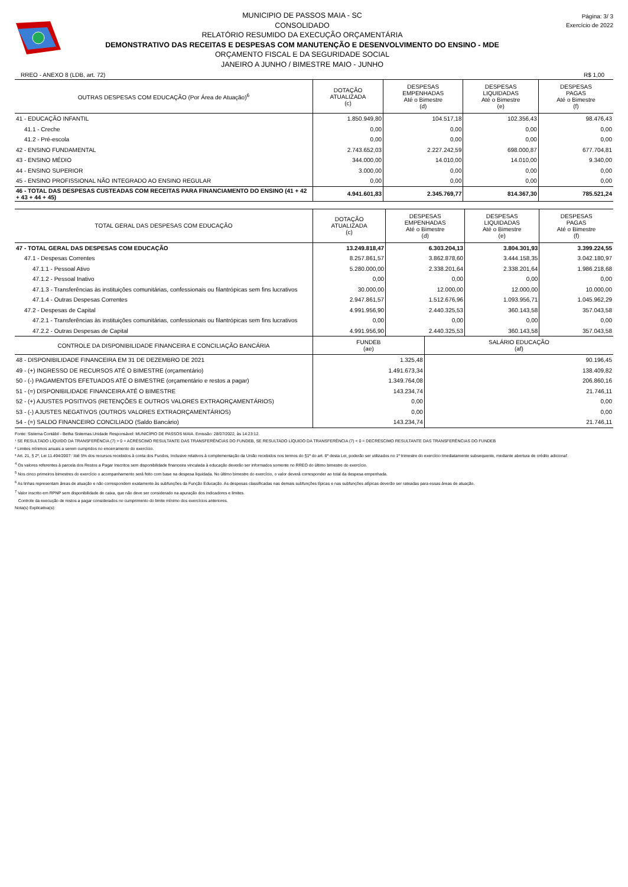MUNICIPIO DE PASSOS MAIA - SC
CONSOLIDADO
RELATÓRIO RESUMIDO DA EXECUÇÃO ORÇAMENTÁRIA
DEMONSTRATIVO DAS RECEITAS E DESPESAS COM MANUTENÇÃO E DESENVOLVIMENTO DO ENSINO - MDE
ORÇAMENTO FISCAL E DA SEGURIDADE SOCIAL
JANEIRO A JUNHO / BIMESTRE MAIO - JUNHO
Página: 3/ 3
Exercício de 2022
RREO - ANEXO 8 (LDB, art. 72) R$ 1,00
| OUTRAS DESPESAS COM EDUCAÇÃO (Por Área de Atuação)<sup>6</sup> | DOTAÇÃO ATUALIZADA (c) | DESPESAS EMPENHADAS Até o Bimestre (d) | DESPESAS LIQUIDADAS Até o Bimestre (e) | DESPESAS PAGAS Até o Bimestre (f) |
| --- | --- | --- | --- | --- |
| 41 - EDUCAÇÃO INFANTIL | 1.850.949,80 | 104.517,18 | 102.356,43 | 98.476,43 |
| 41.1 - Creche | 0,00 | 0,00 | 0,00 | 0,00 |
| 41.2 - Pré-escola | 0,00 | 0,00 | 0,00 | 0,00 |
| 42 - ENSINO FUNDAMENTAL | 2.743.652,03 | 2.227.242,59 | 698.000,87 | 677.704,81 |
| 43 - ENSINO MÉDIO | 344.000,00 | 14.010,00 | 14.010,00 | 9.340,00 |
| 44 - ENSINO SUPERIOR | 3.000,00 | 0,00 | 0,00 | 0,00 |
| 45 - ENSINO PROFISSIONAL NÃO INTEGRADO AO ENSINO REGULAR | 0,00 | 0,00 | 0,00 | 0,00 |
| 46 - TOTAL DAS DESPESAS CUSTEADAS COM RECEITAS PARA FINANCIAMENTO DO ENSINO (41 + 42 + 43 + 44 + 45) | 4.941.601,83 | 2.345.769,77 | 814.367,30 | 785.521,24 |
| TOTAL GERAL DAS DESPESAS COM EDUCAÇÃO | DOTAÇÃO ATUALIZADA (c) | DESPESAS EMPENHADAS Até o Bimestre (d) | DESPESAS LIQUIDADAS Até o Bimestre (e) | DESPESAS PAGAS Até o Bimestre (f) |
| --- | --- | --- | --- | --- |
| 47 - TOTAL GERAL DAS DESPESAS COM EDUCAÇÃO | 13.249.818,47 | 6.303.204,13 | 3.804.301,93 | 3.399.224,55 |
| 47.1 - Despesas Correntes | 8.257.861,57 | 3.862.878,60 | 3.444.158,35 | 3.042.180,97 |
| 47.1.1 - Pessoal Ativo | 5.280.000,00 | 2.338.201,64 | 2.338.201,64 | 1.986.218,68 |
| 47.1.2 - Pessoal Inativo | 0,00 | 0,00 | 0,00 | 0,00 |
| 47.1.3 - Transferências às instituições comunitárias, confessionais ou filantrópicas sem fins lucrativos | 30.000,00 | 12.000,00 | 12.000,00 | 10.000,00 |
| 47.1.4 - Outras Despesas Correntes | 2.947.861,57 | 1.512.676,96 | 1.093.956,71 | 1.045.962,29 |
| 47.2 - Despesas de Capital | 4.991.956,90 | 2.440.325,53 | 360.143,58 | 357.043,58 |
| 47.2.1 - Transferências às instituições comunitárias, confessionais ou filantrópicas sem fins lucrativos | 0,00 | 0,00 | 0,00 | 0,00 |
| 47.2.2 - Outras Despesas de Capital | 4.991.956,90 | 2.440.325,53 | 360.143,58 | 357.043,58 |
| CONTROLE DA DISPONIBILIDADE FINANCEIRA E CONCILIAÇÃO BANCÁRIA | FUNDEB (ae) | SALÁRIO EDUCAÇÃO (af) |
| --- | --- | --- |
| 48 - DISPONIBILIDADE FINANCEIRA EM 31 DE DEZEMBRO DE 2021 | 1.325,48 | 90.196,45 |
| 49 - (+) INGRESSO DE RECURSOS ATÉ O BIMESTRE (orçamentário) | 1.491.673,34 | 138.409,82 |
| 50 - (-) PAGAMENTOS EFETUADOS ATÉ O BIMESTRE (orçamentário e restos a pagar) | 1.349.764,08 | 206.860,16 |
| 51 - (=) DISPONIBILIDADE FINANCEIRA ATÉ O BIMESTRE | 143.234,74 | 21.746,11 |
| 52 - (+) AJUSTES POSITIVOS (RETENÇÕES E OUTROS VALORES EXTRAORÇAMENTÁRIOS) | 0,00 | 0,00 |
| 53 - (-) AJUSTES NEGATIVOS (OUTROS VALORES EXTRAORÇAMENTÁRIOS) | 0,00 | 0,00 |
| 54 - (=) SALDO FINANCEIRO CONCILIADO (Saldo Bancário) | 143.234,74 | 21.746,11 |
Fonte: Sistema Contábil - Betha Sistemas.Unidade Responsável: MUNICÍPIO DE PASSOS MAIA. Emissão: 28/07/2022, às 14:23:12.
¹ SE RESULTADO LÍQUIDO DA TRANSFERÊNCIA (7) > 0 = ACRÉSCIMO RESULTANTE DAS TRANSFERÊNCIAS DO FUNDEB, SE RESULTADO LÍQUIDO DA TRANSFERÊNCIA (7) < 0 = DECRÉSCIMO RESULTANTE DAS TRANSFERÊNCIAS DO FUNDEB
² Limites mínimos anuais a serem cumpridos no encerramento do exercício.
³ Art. 21, § 2º, Lei 11.494/2007: 'Até 5% dos recursos recebidos à conta dos Fundos, Inclusive relativos à complementação da União recebidos nos termos do §1º do art. 6º desta Lei, poderão ser utilizados no 1º trimestre do exercício Imediatamente subsequente, mediante abertura de crédito adicional'.
<sup>4</sup> Os valores referentes à parcela dos Restos a Pagar Inscritos sem disponibilidade financeira vinculada à educação deverão ser informados somente no RREO do último bimestre do exercício.
<sup>5</sup> Nos cinco primeiros bimestres do exercício o acompanhamento será feito com base na despesa liquidada. No último bimestre do exercício, o valor deverá corresponder ao total da despesa empenhada.
<sup>6</sup> As linhas representam áreas de atuação e não correspondem exatamente às subfunções da Função Educação. As despesas classificadas nas demais subfunções típicas e nas subfunções atípicas deverão ser rateadas para essas áreas de atuação.
<sup>7</sup> Valor inscrito em RPNP sem disponibilidade de caixa, que não deve ser considerado na apuração dos indicadores e limites.
Controle da execução de restos a pagar considerados no cumprimento do limite mínimo dos exercícios anteriores.
Nota(s) Explicativa(s):